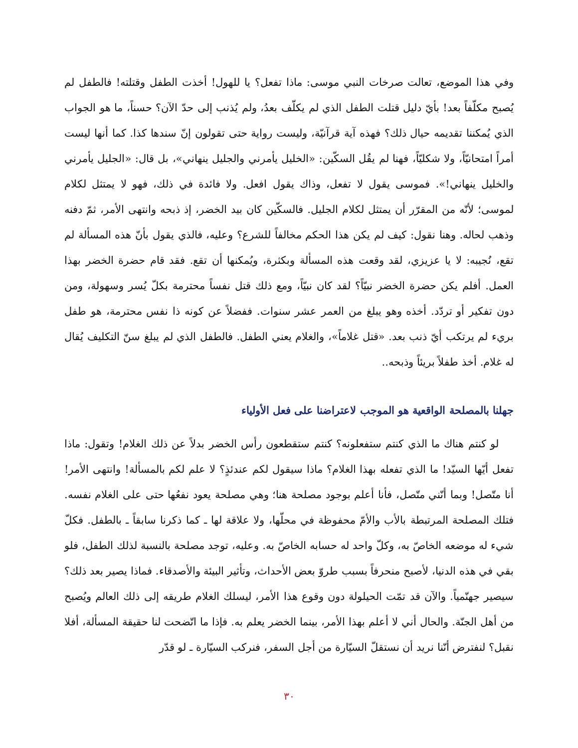وفي هذا الموضع، تعالت صرخات النبي موسى: ماذا تفعل؟ يا للهول! أخذت الطفل وقتلته! فالطفل لم يُصبح مكلّفاً بعد! بأيّ دليل قتلت الطفل الذي لم يكلّف بعدُ، ولم يُذنب إلى حدّ الآن؟ حسناً، ما هو الجواب الذي يُمكننا تقديمه حيال ذلك؟ فهذه آية قرآنيّة، وليست رواية حتى تقولون إنّ سندها كذا. كما أنها ليست أمراً امتحانيّاً، ولا شكليّاً، فهنا لم يقُل السكّين: «الخليل يأمرني والجليل ينهاني»، بل قال: «الجليل يأمرني والخليل ينهاني!». فموسى يقول لا تفعل، وذاك يقول افعل. ولا فائدة في ذلك، فهو لا يمتثل لكلام لموسى؛ لأنّه من المقرّر أن يمتثل لكلام الجليل. فالسكّين كان بيد الخضر، إذ ذبحه وانتهى الأمر، ثمّ دفنه وذهب لحاله. وهنا نقول: كيف لم يكن هذا الحكم مخالفاً للشرع؟ وعليه، فالذي يقول بأنّ هذه المسألة لم تقع، نُجيبه: لا يا عزيزي، لقد وقعت هذه المسألة وبكثرة، ويُمكنها أن تقع. فقد قام حضرة الخضر بهذا العمل. أفلم يكن حضرة الخضر نبيّاً؟ لقد كان نبيّاً، ومع ذلك قتل نفساً محترمة بكلّ يُسر وسهولة، ومن دون تفكير أو تردّد. أخذه وهو يبلغ من العمر عشر سنوات. ففضلاً عن كونه ذا نفس محترمة، هو طفل بريء لم يرتكب أيّ ذنب بعد. «قتل غلاماً»، والغلام يعني الطفل. فالطفل الذي لم يبلغ سنّ التكليف يُقال له غلام. أخذ طفلاً بريئاً وذبحه..
جهلنا بالمصلحة الواقعية هو الموجب لاعتراضنا على فعل الأولياء
لو كنتم هناك ما الذي كنتم ستفعلونه؟ كنتم ستقطعون رأس الخضر بدلاً عن ذلك الغلام! وتقول: ماذا تفعل أيّها السيّد! ما الذي تفعله بهذا الغلام؟ ماذا سيقول لكم عندئذٍ؟ لا علم لكم بالمسألة! وانتهى الأمر! أنا متّصل! وبما أنّني متّصل، فأنا أعلم بوجود مصلحة هنا؛ وهي مصلحة يعود نفعُها حتى على الغلام نفسه. فتلك المصلحة المرتبطة بالأب والأمّ محفوظة في محلّها، ولا علاقة لها ـ كما ذكرنا سابقاً ـ بالطفل. فكلّ شيء له موضعه الخاصّ به، وكلّ واحد له حسابه الخاصّ به. وعليه، توجد مصلحة بالنسبة لذلك الطفل، فلو بقي في هذه الدنيا، لأصبح منحرفاً بسبب طروّ بعض الأحداث، وتأثير البيئة والأصدقاء. فماذا يصير بعد ذلك؟ سيصير جهنّمياً. والآن قد تمّت الحيلولة دون وقوع هذا الأمر، ليسلك الغلام طريقه إلى ذلك العالم ويُصبح من أهل الجنّة. والحال أني لا أعلم بهذا الأمر، بينما الخضر يعلم به. فإذا ما اتّضحت لنا حقيقة المسألة، أفلا نقبل؟ لنفترض أنّنا نريد أن نستقلّ السيّارة من أجل السفر، فنركب السيّارة ـ لو قدّر
٣٠